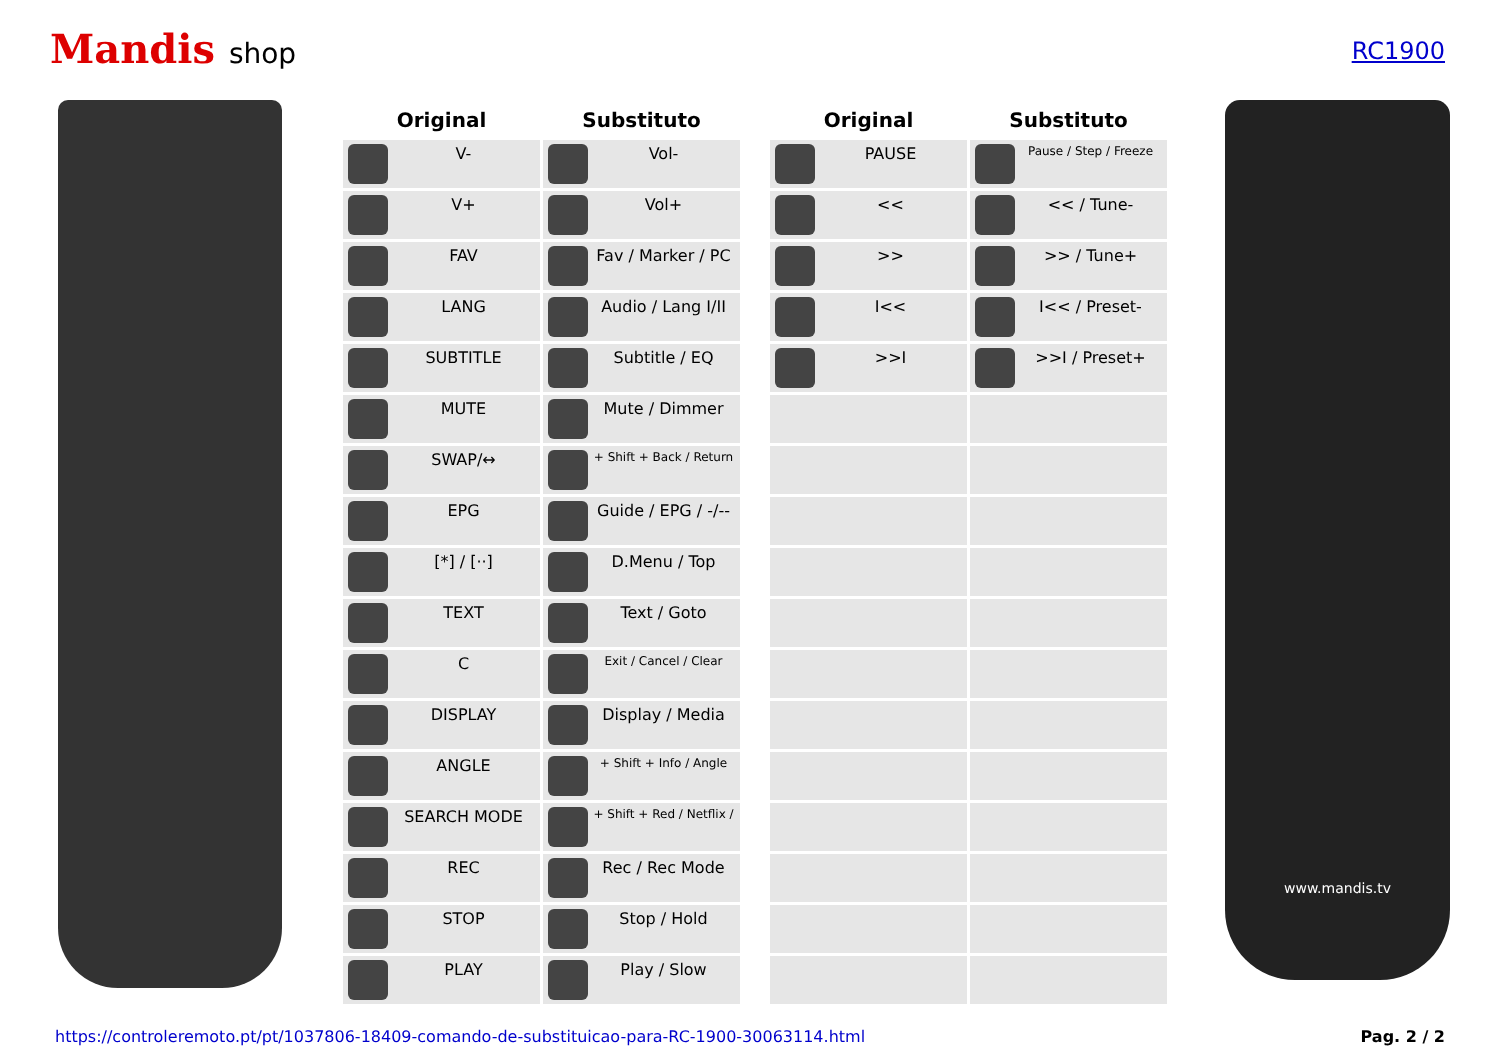Mandis shop
RC1900
| Original | Substituto |
| --- | --- |
| V- | Vol- |
| V+ | Vol+ |
| FAV | Fav / Marker / PC |
| LANG | Audio / Lang I/II |
| SUBTITLE | Subtitle / EQ |
| MUTE | Mute / Dimmer |
| SWAP/↔ | + Shift + Back / Return |
| EPG | Guide / EPG / -/-- |
| [*] / [··] | D.Menu / Top |
| TEXT | Text / Goto |
| C | Exit / Cancel / Clear |
| DISPLAY | Display / Media |
| ANGLE | + Shift + Info / Angle |
| SEARCH MODE | + Shift + Red / Netflix / |
| REC | Rec / Rec Mode |
| STOP | Stop / Hold |
| PLAY | Play / Slow |
| Original | Substituto |
| --- | --- |
| PAUSE | Pause / Step / Freeze |
| << | << / Tune- |
| >> | >> / Tune+ |
| I<< | I<< / Preset- |
| >>I | >>I / Preset+ |
www.mandis.tv
https://controleremoto.pt/pt/1037806-18409-comando-de-substituicao-para-RC-1900-30063114.html Pag. 2 / 2